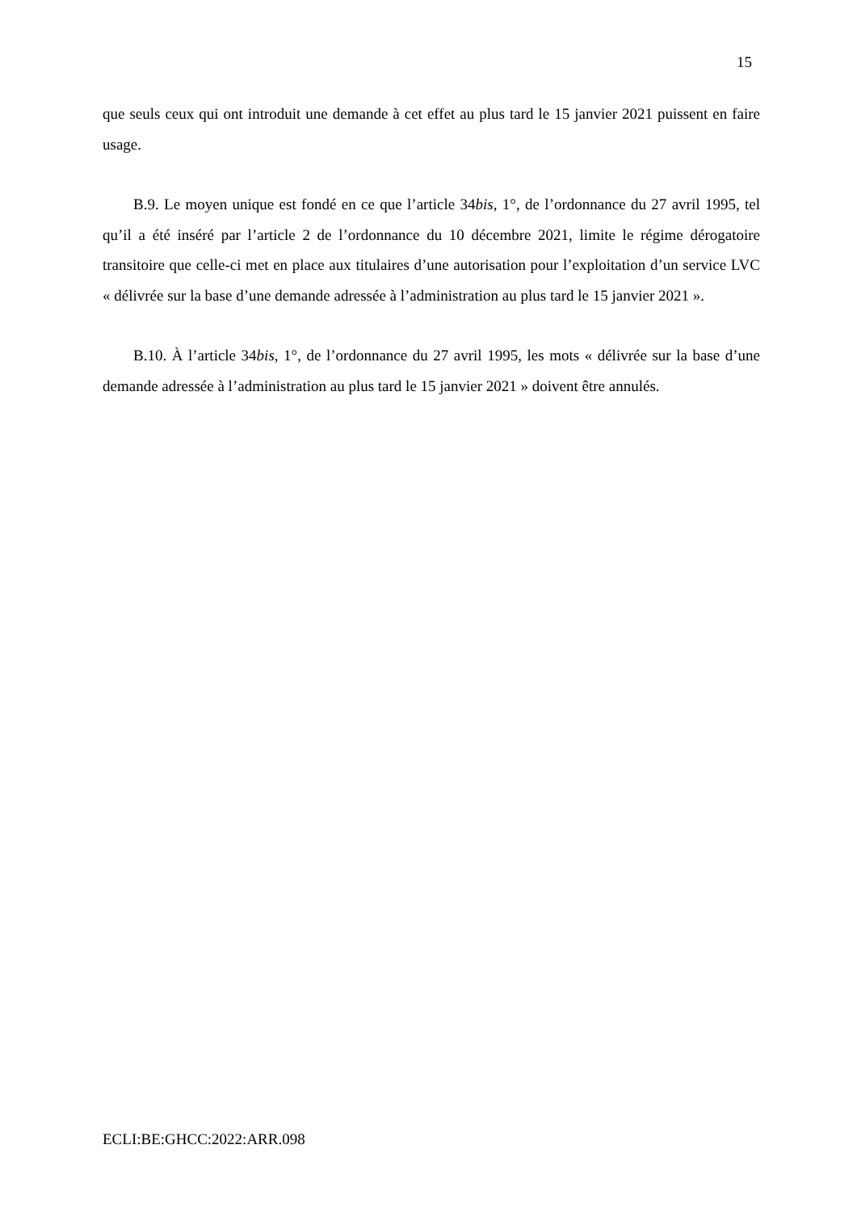15
que seuls ceux qui ont introduit une demande à cet effet au plus tard le 15 janvier 2021 puissent en faire usage.
B.9. Le moyen unique est fondé en ce que l’article 34bis, 1°, de l’ordonnance du 27 avril 1995, tel qu’il a été inséré par l’article 2 de l’ordonnance du 10 décembre 2021, limite le régime dérogatoire transitoire que celle-ci met en place aux titulaires d’une autorisation pour l’exploitation d’un service LVC « délivrée sur la base d’une demande adressée à l’administration au plus tard le 15 janvier 2021 ».
B.10. À l’article 34bis, 1°, de l’ordonnance du 27 avril 1995, les mots « délivrée sur la base d’une demande adressée à l’administration au plus tard le 15 janvier 2021 » doivent être annulés.
ECLI:BE:GHCC:2022:ARR.098